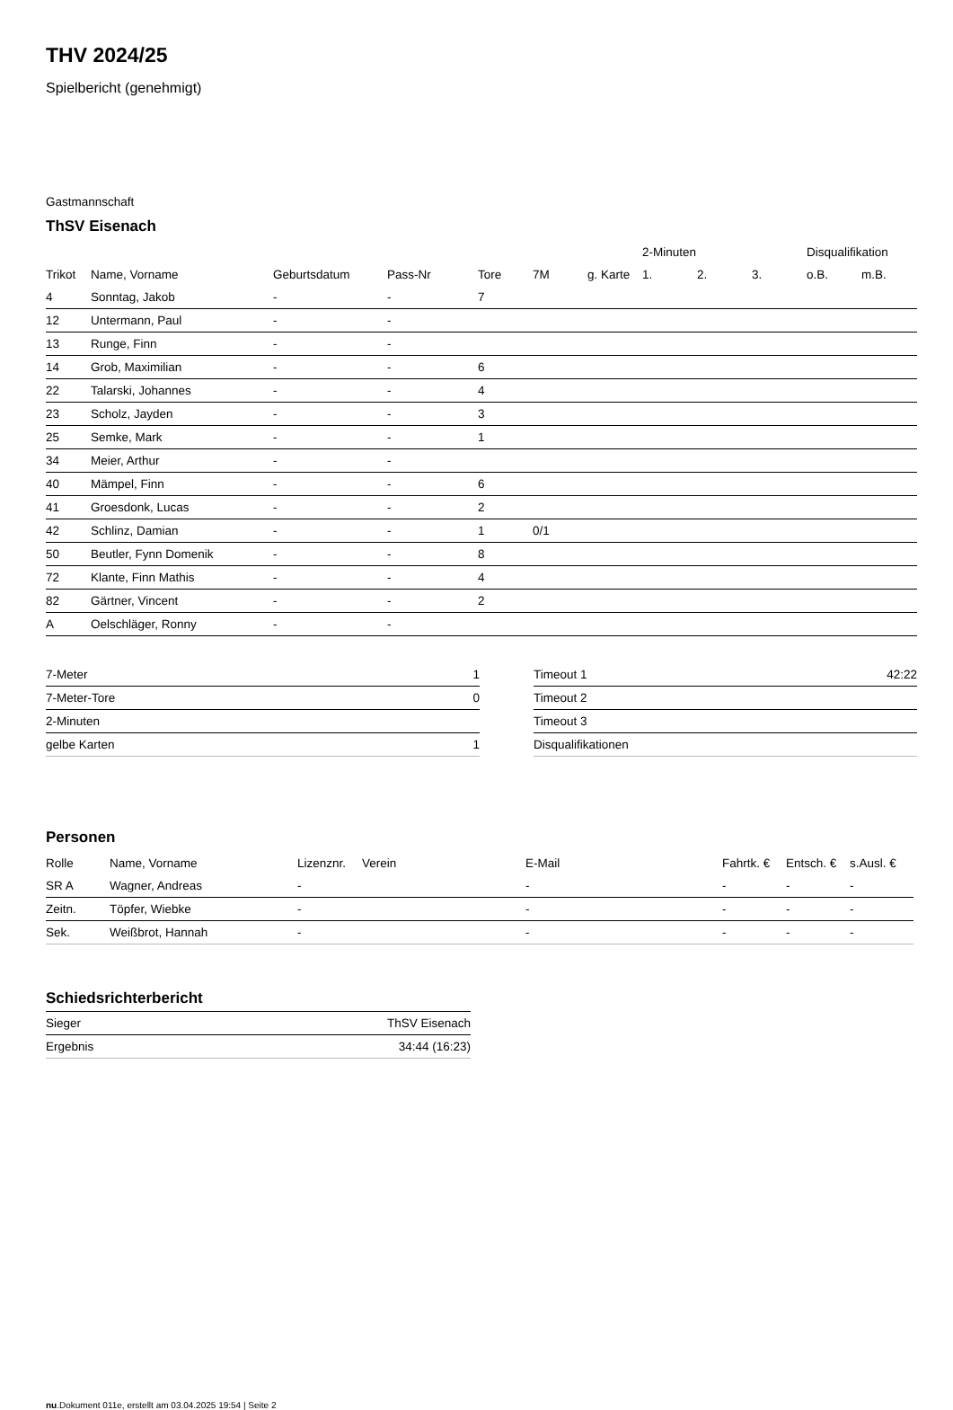THV 2024/25
Spielbericht (genehmigt)
Gastmannschaft
ThSV Eisenach
| | | | | | | | 2-Minuten | | | Disqualifikation | |
| --- | --- | --- | --- | --- | --- | --- | --- | --- | --- | --- | --- |
| Trikot | Name, Vorname | Geburtsdatum | Pass-Nr | Tore | 7M | g. Karte | 1. | 2. | 3. | o.B. | m.B. |
| 4 | Sonntag, Jakob | - | - | 7 | | | | | | | |
| 12 | Untermann, Paul | - | - | | | | | | | | |
| 13 | Runge, Finn | - | - | | | | | | | | |
| 14 | Grob, Maximilian | - | - | 6 | | | | | | | |
| 22 | Talarski, Johannes | - | - | 4 | | | | | | | |
| 23 | Scholz, Jayden | - | - | 3 | | | | | | | |
| 25 | Semke, Mark | - | - | 1 | | | | | | | |
| 34 | Meier, Arthur | - | - | | | | | | | | |
| 40 | Mämpel, Finn | - | - | 6 | | | | | | | |
| 41 | Groesdonk, Lucas | - | - | 2 | | | | | | | |
| 42 | Schlinz, Damian | - | - | 1 | 0/1 | | | | | | |
| 50 | Beutler, Fynn Domenik | - | - | 8 | | | | | | | |
| 72 | Klante, Finn Mathis | - | - | 4 | | | | | | | |
| 82 | Gärtner, Vincent | - | - | 2 | | | | | | | |
| A | Oelschläger, Ronny | - | - | | | | | | | | |
| 7-Meter | 1 |
| 7-Meter-Tore | 0 |
| 2-Minuten | |
| gelbe Karten | 1 |
| Timeout 1 | 42:22 |
| Timeout 2 | |
| Timeout 3 | |
| Disqualifikationen | |
Personen
| Rolle | Name, Vorname | Lizenznr. | Verein | E-Mail | Fahrtk. € | Entsch. € | s.Ausl. € |
| --- | --- | --- | --- | --- | --- | --- | --- |
| SR A | Wagner, Andreas | - | | - | - | - | - |
| Zeitn. | Töpfer, Wiebke | - | | - | - | - | - |
| Sek. | Weißbrot, Hannah | - | | - | - | - | - |
Schiedsrichterbericht
| Sieger | ThSV Eisenach |
| Ergebnis | 34:44 (16:23) |
nu.Dokument 011e, erstellt am 03.04.2025 19:54 | Seite 2